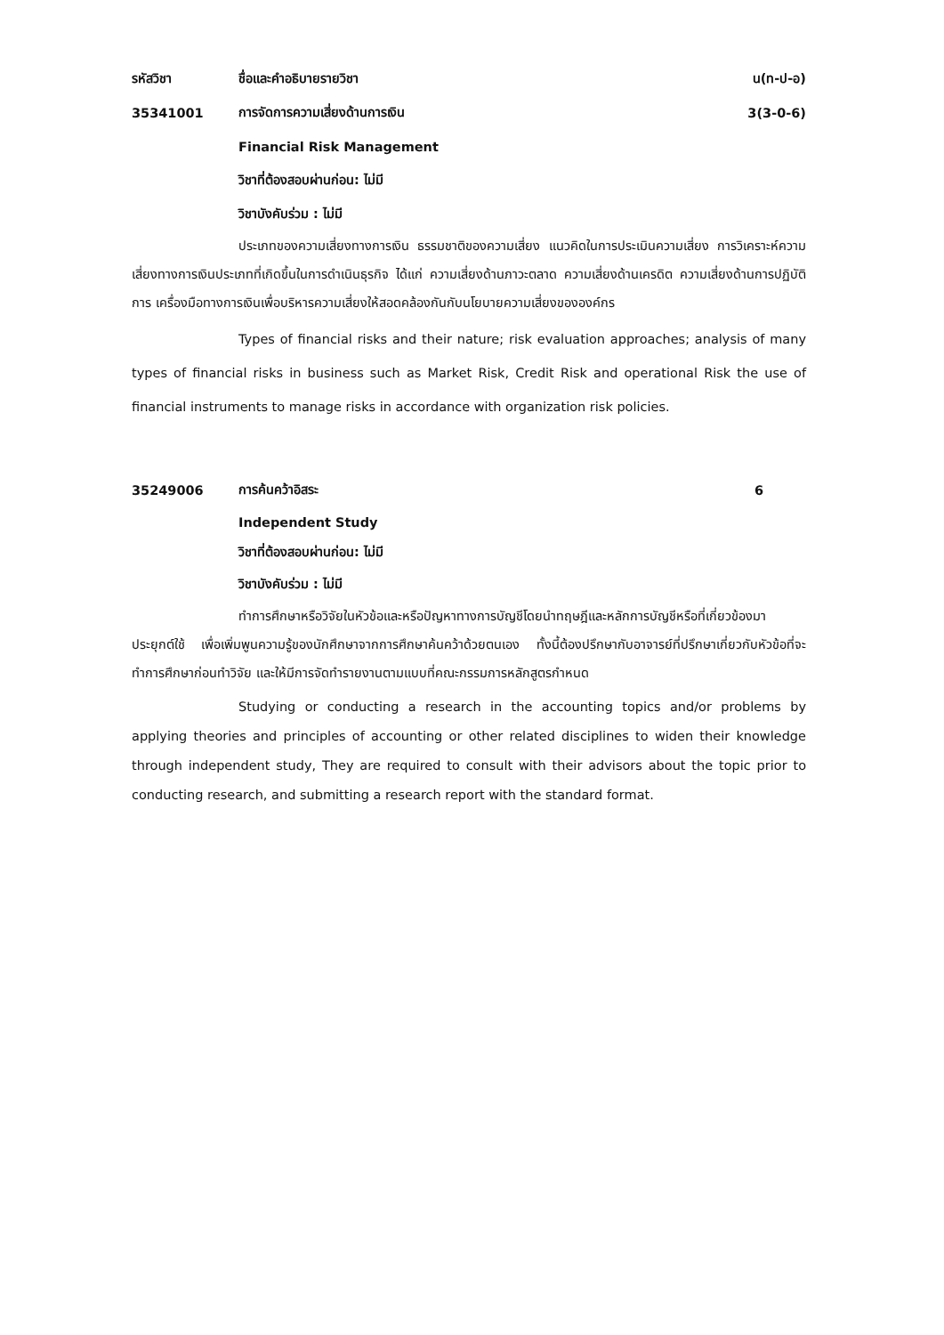รหัสวิชา ชื่อและคำอธิบายรายวิชา น(ท-ป-อ)
35341001 การจัดการความเสี่ยงด้านการเงิน 3(3-0-6)
Financial Risk Management
วิชาที่ต้องสอบผ่านก่อน: ไม่มี
วิชาบังคับร่วม : ไม่มี
ประเภทของความเสี่ยงทางการเงิน ธรรมชาติของความเสี่ยง แนวคิดในการประเมินความเสี่ยง การวิเคราะห์ความเสี่ยงทางการเงินประเภทที่เกิดขึ้นในการดำเนินธุรกิจ ได้แก่ ความเสี่ยงด้านภาวะตลาด ความเสี่ยงด้านเครดิต ความเสี่ยงด้านการปฏิบัติการ เครื่องมือทางการเงินเพื่อบริหารความเสี่ยงให้สอดคล้องกันกับนโยบายความเสี่ยงขององค์กร
Types of financial risks and their nature; risk evaluation approaches; analysis of many types of financial risks in business such as Market Risk, Credit Risk and operational Risk the use of financial instruments to manage risks in accordance with organization risk policies.
35249006 การค้นคว้าอิสระ 6
Independent Study
วิชาที่ต้องสอบผ่านก่อน: ไม่มี
วิชาบังคับร่วม : ไม่มี
ทำการศึกษาหรือวิจัยในหัวข้อและหรือปัญหาทางการบัญชีโดยนำทฤษฎีและหลักการบัญชีหรือที่เกี่ยวข้องมาประยุกต์ใช้ เพื่อเพิ่มพูนความรู้ของนักศึกษาจากการศึกษาค้นคว้าด้วยตนเอง ทั้งนี้ต้องปรึกษากับอาจารย์ที่ปรึกษาเกี่ยวกับหัวข้อที่จะทำการศึกษาก่อนทำวิจัย และให้มีการจัดทำรายงานตามแบบที่คณะกรรมการหลักสูตรกำหนด
Studying or conducting a research in the accounting topics and/or problems by applying theories and principles of accounting or other related disciplines to widen their knowledge through independent study, They are required to consult with their advisors about the topic prior to conducting research, and submitting a research report with the standard format.